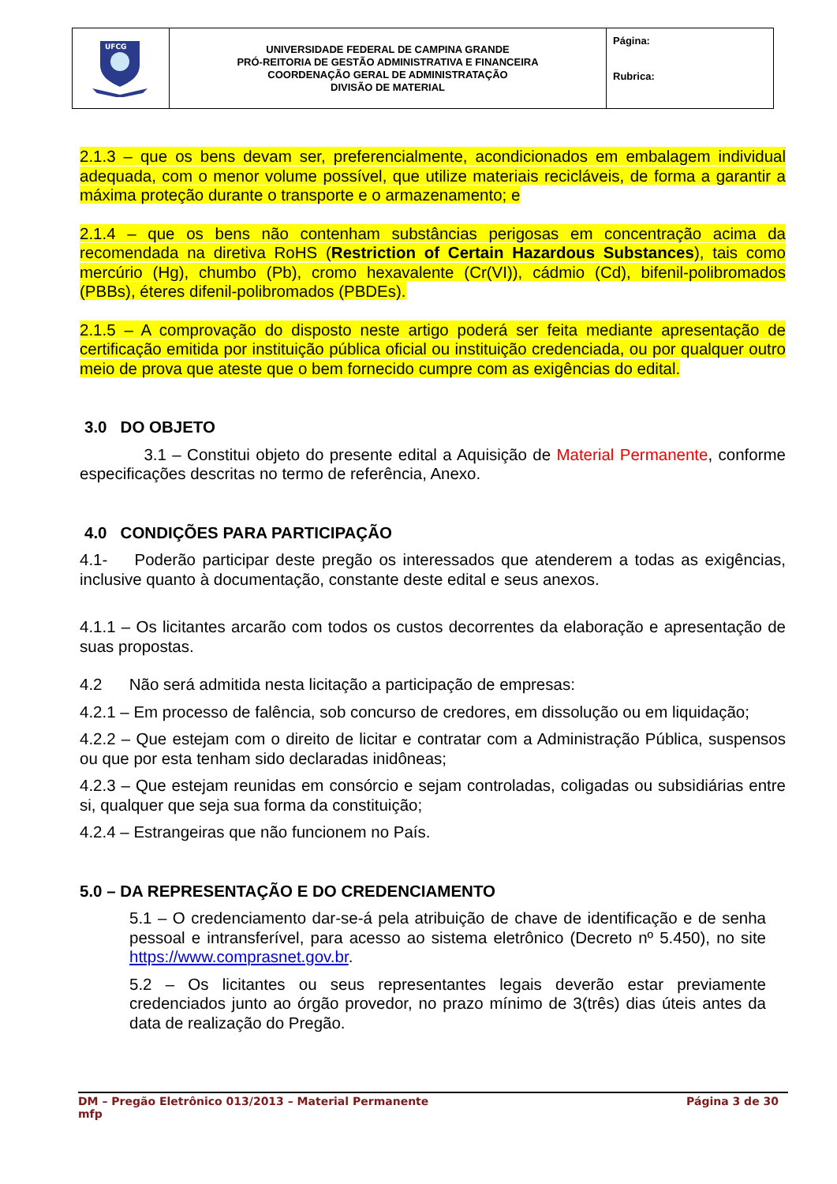| UFCG | UNIVERSIDADE FEDERAL DE CAMPINA GRANDE PRÓ-REITORIA DE GESTÃO ADMINISTRATIVA E FINANCEIRA COORDENAÇÃO GERAL DE ADMINISTRATAÇÃO DIVISÃO DE MATERIAL | Página: Rubrica: |
2.1.3 – que os bens devam ser, preferencialmente, acondicionados em embalagem individual adequada, com o menor volume possível, que utilize materiais recicláveis, de forma a garantir a máxima proteção durante o transporte e o armazenamento; e
2.1.4 – que os bens não contenham substâncias perigosas em concentração acima da recomendada na diretiva RoHS (Restriction of Certain Hazardous Substances), tais como mercúrio (Hg), chumbo (Pb), cromo hexavalente (Cr(VI)), cádmio (Cd), bifenil-polibromados (PBBs), éteres difenil-polibromados (PBDEs).
2.1.5 – A comprovação do disposto neste artigo poderá ser feita mediante apresentação de certificação emitida por instituição pública oficial ou instituição credenciada, ou por qualquer outro meio de prova que ateste que o bem fornecido cumpre com as exigências do edital.
3.0 DO OBJETO
3.1 – Constitui objeto do presente edital a Aquisição de Material Permanente, conforme especificações descritas no termo de referência, Anexo.
4.0 CONDIÇÕES PARA PARTICIPAÇÃO
4.1- Poderão participar deste pregão os interessados que atenderem a todas as exigências, inclusive quanto à documentação, constante deste edital e seus anexos.
4.1.1 – Os licitantes arcarão com todos os custos decorrentes da elaboração e apresentação de suas propostas.
4.2 Não será admitida nesta licitação a participação de empresas:
4.2.1 – Em processo de falência, sob concurso de credores, em dissolução ou em liquidação;
4.2.2 – Que estejam com o direito de licitar e contratar com a Administração Pública, suspensos ou que por esta tenham sido declaradas inidôneas;
4.2.3 – Que estejam reunidas em consórcio e sejam controladas, coligadas ou subsidiárias entre si, qualquer que seja sua forma da constituição;
4.2.4 – Estrangeiras que não funcionem no País.
5.0 – DA REPRESENTAÇÃO E DO CREDENCIAMENTO
5.1 – O credenciamento dar-se-á pela atribuição de chave de identificação e de senha pessoal e intransferível, para acesso ao sistema eletrônico (Decreto nº 5.450), no site https://www.comprasnet.gov.br.
5.2 – Os licitantes ou seus representantes legais deverão estar previamente credenciados junto ao órgão provedor, no prazo mínimo de 3(três) dias úteis antes da data de realização do Pregão.
DM – Pregão Eletrônico 013/2013 – Material Permanente Página 3 de 30
mfp